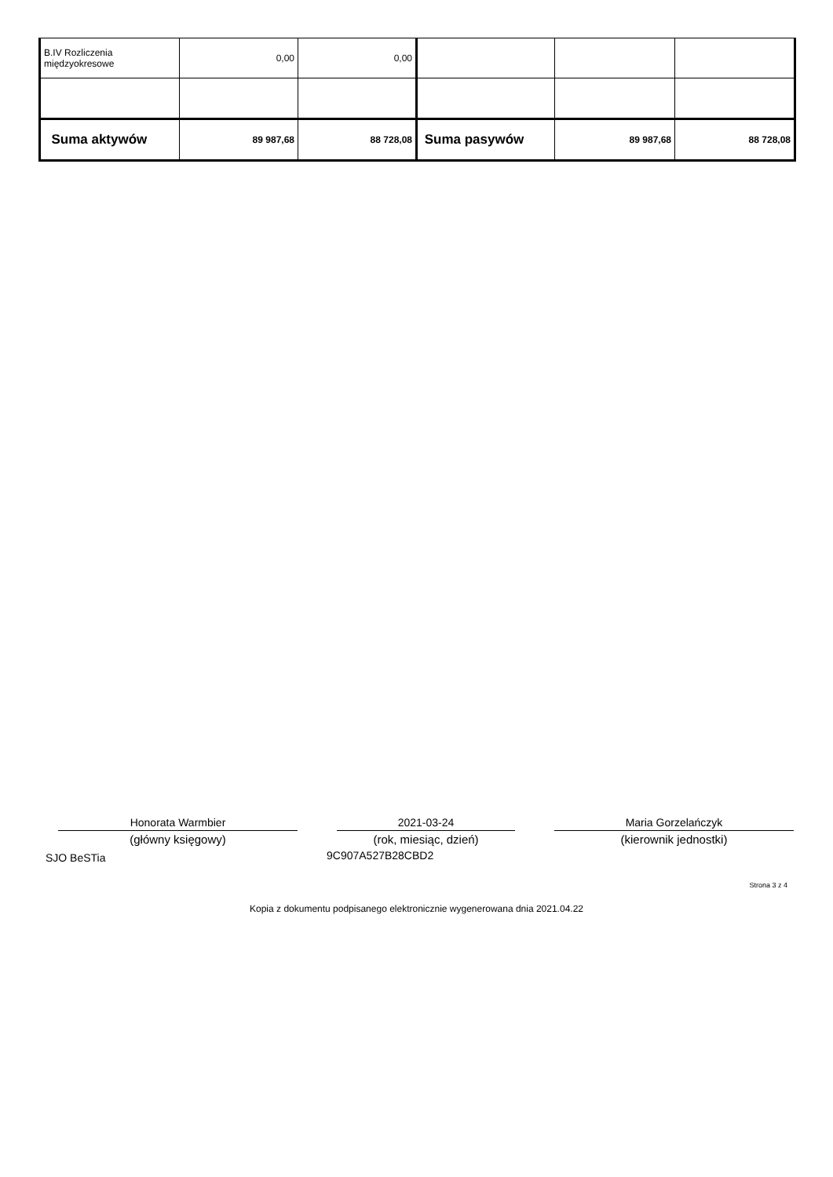| B.IV Rozliczenia międzyokresowe | 0,00 | 0,00 | | | |
| Suma aktywów | 89 987,68 | 88 728,08 | Suma pasywów | 89 987,68 | 88 728,08 |
Honorata Warmbier
(główny księgowy)
2021-03-24
(rok, miesiąc, dzień)
Maria Gorzelańczyk
(kierownik jednostki)
SJO BeSTia 9C907A527B28CBD2
Strona 3 z 4
Kopia z dokumentu podpisanego elektronicznie wygenerowana dnia 2021.04.22